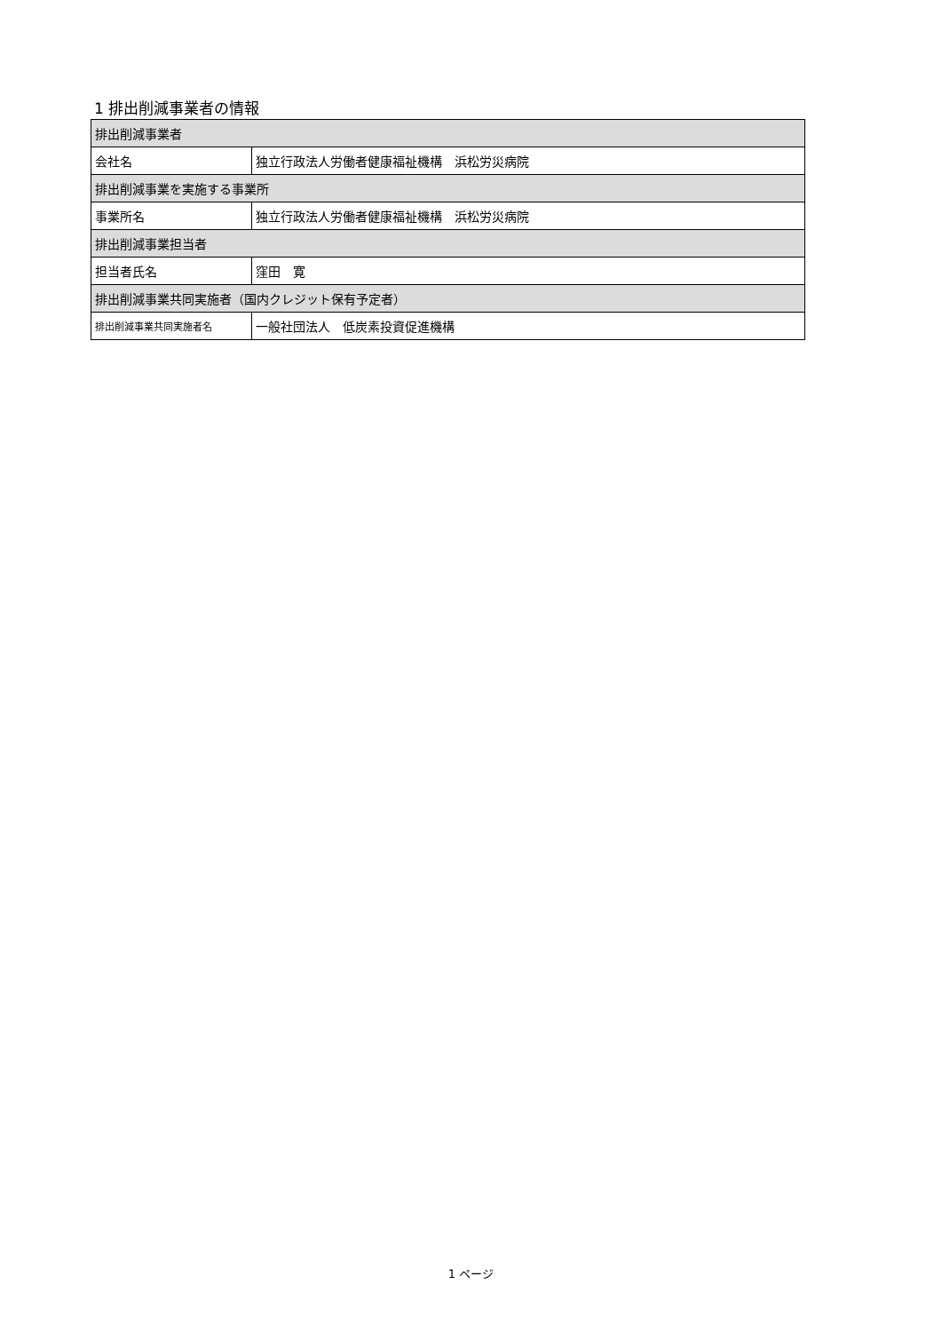1 排出削減事業者の情報
| 排出削減事業者 | |
| 会社名 | 独立行政法人労働者健康福祉機構 浜松労災病院 |
| 排出削減事業を実施する事業所 | |
| 事業所名 | 独立行政法人労働者健康福祉機構 浜松労災病院 |
| 排出削減事業担当者 | |
| 担当者氏名 | 窪田 寛 |
| 排出削減事業共同実施者（国内クレジット保有予定者） | |
| 排出削減事業共同実施者名 | 一般社団法人 低炭素投資促進機構 |
1 ページ